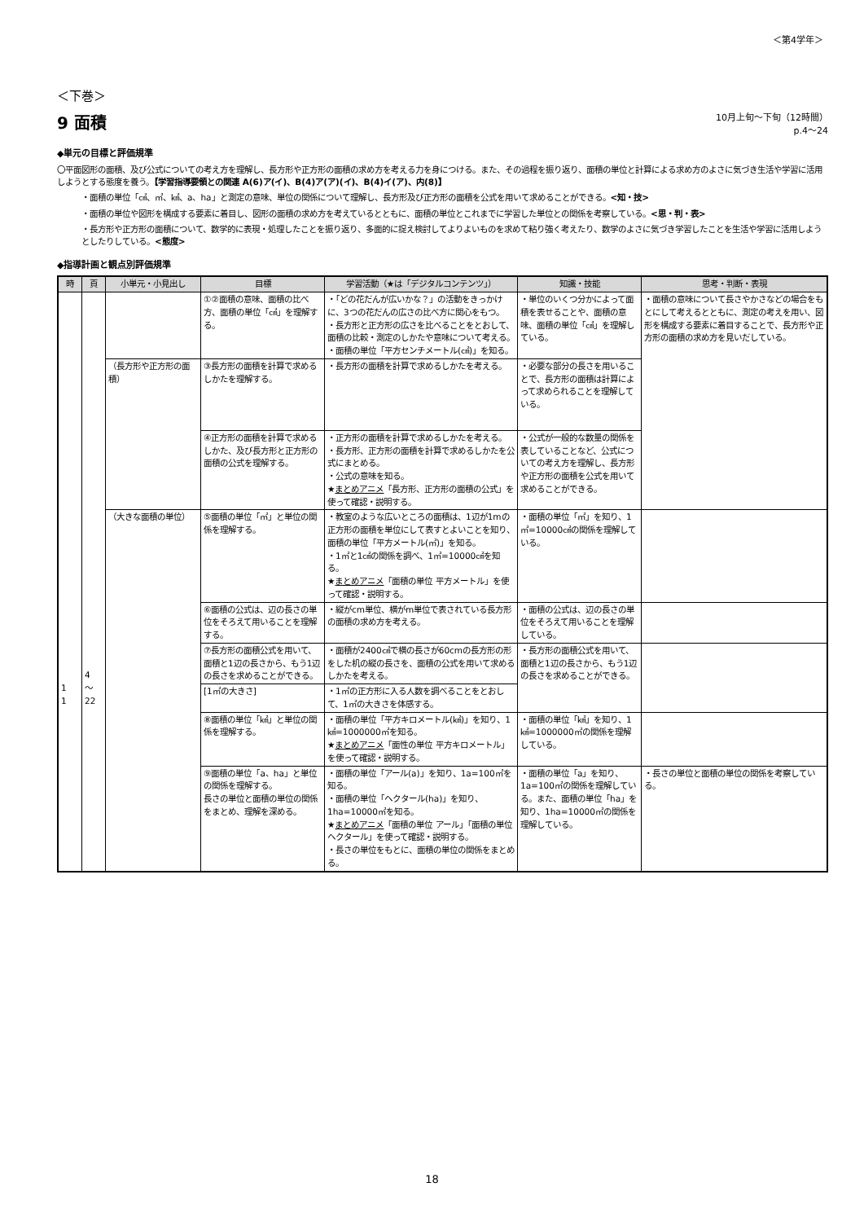＜第4学年＞
＜下巻＞
9 面積
10月上旬～下旬（12時間）
p.4～24
◆単元の目標と評価規準
〇平面図形の面積、及び公式についての考え方を理解し、長方形や正方形の面積の求め方を考える力を身につける。また、その過程を振り返り、面積の単位と計算による求め方のよさに気づき生活や学習に活用しようとする態度を養う。【学習指導要領との関連 A(6)ア(イ)、B(4)ア(ア)(イ)、B(4)イ(ア)、内(8)】
・面積の単位「㎠、㎡、㎢、a、ha」と測定の意味、単位の関係について理解し、長方形及び正方形の面積を公式を用いて求めることができる。<知・技>
・面積の単位や図形を構成する要素に着目し、図形の面積の求め方を考えているとともに、面積の単位とこれまでに学習した単位との関係を考察している。<思・判・表>
・長方形や正方形の面積について、数学的に表現・処理したことを振り返り、多面的に捉え検討してよりよいものを求めて粘り強く考えたり、数学のよさに気づき学習したことを生活や学習に活用しようとしたりしている。<態度>
◆指導計画と観点別評価規準
| 時 | 頁 | 小単元・小見出し | 目標 | 学習活動（★は「デジタルコンテンツ」） | 知識・技能 | 思考・判断・表現 |
| --- | --- | --- | --- | --- | --- | --- |
| 1 1 | 4 ～ 22 | | ①②面積の意味、面積の比べ方、面積の単位「㎠」を理解する。 | ・「どの花だんが広いかな？」の活動をきっかけに、3つの花だんの広さの比べ方に関心をもつ。 ・長方形と正方形の広さを比べることをとおして、面積の比較・測定のしかたや意味について考える。 ・面積の単位「平方センチメートル(㎠)」を知る。 | ・単位のいくつ分かによって面積を表せることや、面積の意味、面積の単位「㎠」を理解している。 | ・面積の意味について長さやかさなどの場合をもとにして考えるとともに、測定の考えを用い、図形を構成する要素に着目することで、長方形や正方形の面積の求め方を見いだしている。 |
| | | （長方形や正方形の面積） | ③長方形の面積を計算で求めるしかたを理解する。 | ・長方形の面積を計算で求めるしかたを考える。 | ・必要な部分の長さを用いることで、長方形の面積は計算によって求められることを理解している。 | |
| | | | ④正方形の面積を計算で求めるしかた、及び長方形と正方形の面積の公式を理解する。 | ・正方形の面積を計算で求めるしかたを考える。 ・長方形、正方形の面積を計算で求めるしかたを公式にまとめる。 ・公式の意味を知る。 ★ まとめアニメ 「長方形、正方形の面積の公式」を使って確認・説明する。 | ・公式が一般的な数量の関係を表していることなど、公式についての考え方を理解し、長方形や正方形の面積を公式を用いて求めることができる。 | |
| | | （大きな面積の単位） | ⑤面積の単位「㎡」と単位の関係を理解する。 | ・教室のような広いところの面積は、1辺が1mの正方形の面積を単位にして表すとよいことを知り、面積の単位「平方メートル(㎡)」を知る。 ・1㎡と1㎠の関係を調べ、1㎡=10000㎠を知る。 ★ まとめアニメ 「面積の単位 平方メートル」を使って確認・説明する。 | ・面積の単位「㎡」を知り、1㎡=10000㎠の関係を理解している。 | |
| | | | ⑥面積の公式は、辺の長さの単位をそろえて用いることを理解する。 | ・縦がcm単位、横がm単位で表されている長方形の面積の求め方を考える。 | ・面積の公式は、辺の長さの単位をそろえて用いることを理解している。 | |
| | | | ⑦長方形の面積公式を用いて、面積と1辺の長さから、もう1辺の長さを求めることができる。 | ・面積が2400㎠で横の長さが60cmの長方形の形をした机の縦の長さを、面積の公式を用いて求めるしかたを考える。 | ・長方形の面積公式を用いて、面積と1辺の長さから、もう1辺の長さを求めることができる。 | |
| | | | [1㎡の大きさ] | ・1㎡の正方形に入る人数を調べることをとおして、1㎡の大きさを体感する。 | | |
| | | | ⑧面積の単位「㎢」と単位の関係を理解する。 | ・面積の単位「平方キロメートル(㎢)」を知り、1㎢=1000000㎡を知る。 ★ まとめアニメ 「面性の単位 平方キロメートル」を使って確認・説明する。 | ・面積の単位「㎢」を知り、1㎢=1000000㎡の関係を理解している。 | |
| | | | ⑨面積の単位「a、ha」と単位の関係を理解する。 長さの単位と面積の単位の関係をまとめ、理解を深める。 | ・面積の単位「アール(a)」を知り、1a=100㎡を知る。 ・面積の単位「ヘクタール(ha)」を知り、1ha=10000㎡を知る。 ★ まとめアニメ 「面積の単位 アール」「面積の単位 ヘクタール」を使って確認・説明する。 ・長さの単位をもとに、面積の単位の関係をまとめる。 | ・面積の単位「a」を知り、1a=100㎡の関係を理解している。また、面積の単位「ha」を知り、1ha=10000㎡の関係を理解している。 | ・長さの単位と面積の単位の関係を考察している。 |
18